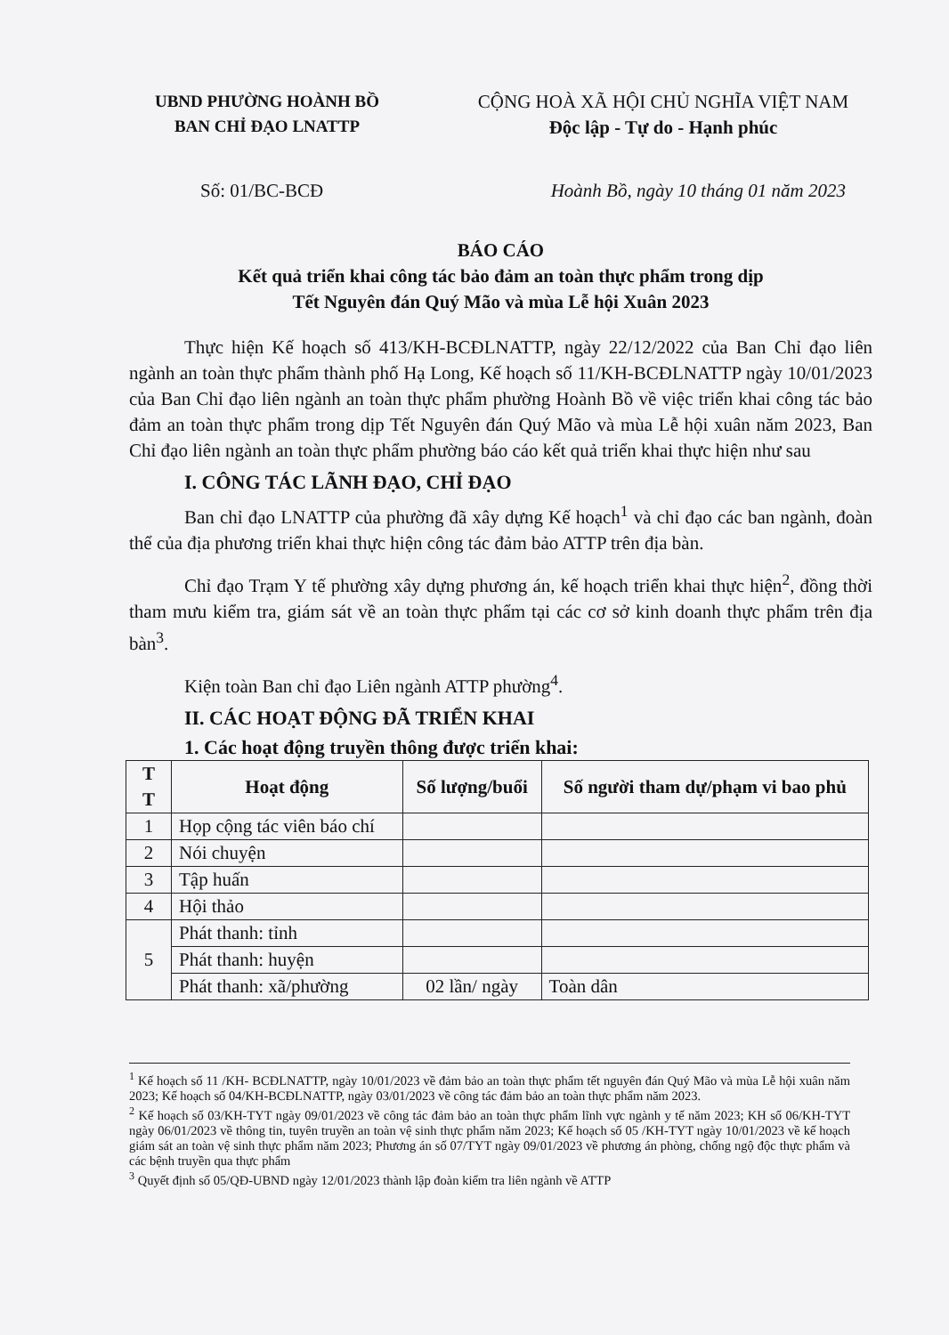UBND PHƯỜNG HOÀNH BỒ
BAN CHỈ ĐẠO LNATTP
CỘNG HOÀ XÃ HỘI CHỦ NGHĨA VIỆT NAM
Độc lập - Tự do - Hạnh phúc
Số: 01/BC-BCĐ Hoành Bồ, ngày 10 tháng 01 năm 2023
BÁO CÁO
Kết quả triển khai công tác bảo đảm an toàn thực phẩm trong dịp
Tết Nguyên đán Quý Mão và mùa Lễ hội Xuân 2023
Thực hiện Kế hoạch số 413/KH-BCĐLNATTP, ngày 22/12/2022 của Ban Chỉ đạo liên ngành an toàn thực phẩm thành phố Hạ Long, Kế hoạch số 11/KH-BCĐLNATTP ngày 10/01/2023 của Ban Chỉ đạo liên ngành an toàn thực phẩm phường Hoành Bồ về việc triển khai công tác bảo đảm an toàn thực phẩm trong dịp Tết Nguyên đán Quý Mão và mùa Lễ hội xuân năm 2023, Ban Chỉ đạo liên ngành an toàn thực phẩm phường báo cáo kết quả triển khai thực hiện như sau
I. CÔNG TÁC LÃNH ĐẠO, CHỈ ĐẠO
Ban chỉ đạo LNATTP của phường đã xây dựng Kế hoạch<sup>1</sup> và chỉ đạo các ban ngành, đoàn thể của địa phương triển khai thực hiện công tác đảm bảo ATTP trên địa bàn.
Chỉ đạo Trạm Y tế phường xây dựng phương án, kế hoạch triển khai thực hiện<sup>2</sup>, đồng thời tham mưu kiểm tra, giám sát về an toàn thực phẩm tại các cơ sở kinh doanh thực phẩm trên địa bàn<sup>3</sup>.
Kiện toàn Ban chỉ đạo Liên ngành ATTP phường<sup>4</sup>.
II. CÁC HOẠT ĐỘNG ĐÃ TRIỂN KHAI
1. Các hoạt động truyền thông được triển khai:
| T T | Hoạt động | Số lượng/buổi | Số người tham dự/phạm vi bao phủ |
| --- | --- | --- | --- |
| 1 | Họp cộng tác viên báo chí | | |
| 2 | Nói chuyện | | |
| 3 | Tập huấn | | |
| 4 | Hội thảo | | |
| 5 | Phát thanh: tỉnh | | |
| | Phát thanh: huyện | | |
| | Phát thanh: xã/phường | 02 lần/ ngày | Toàn dân |
<sup>1</sup> Kế hoạch số 11 /KH- BCĐLNATTP, ngày 10/01/2023 về đảm bảo an toàn thực phẩm tết nguyên đán Quý Mão và mùa Lễ hội xuân năm 2023; Kế hoạch số 04/KH-BCĐLNATTP, ngày 03/01/2023 về công tác đảm bảo an toàn thực phẩm năm 2023.
<sup>2</sup> Kế hoạch số 03/KH-TYT ngày 09/01/2023 về công tác đảm bảo an toàn thực phẩm lĩnh vực ngành y tế năm 2023; KH số 06/KH-TYT ngày 06/01/2023 về thông tin, tuyên truyền an toàn vệ sinh thực phẩm năm 2023; Kế hoạch số 05 /KH-TYT ngày 10/01/2023 về kế hoạch giám sát an toàn vệ sinh thực phẩm năm 2023; Phương án số 07/TYT ngày 09/01/2023 về phương án phòng, chống ngộ độc thực phẩm và các bệnh truyền qua thực phẩm
<sup>3</sup> Quyết định số 05/QĐ-UBND ngày 12/01/2023 thành lập đoàn kiểm tra liên ngành về ATTP